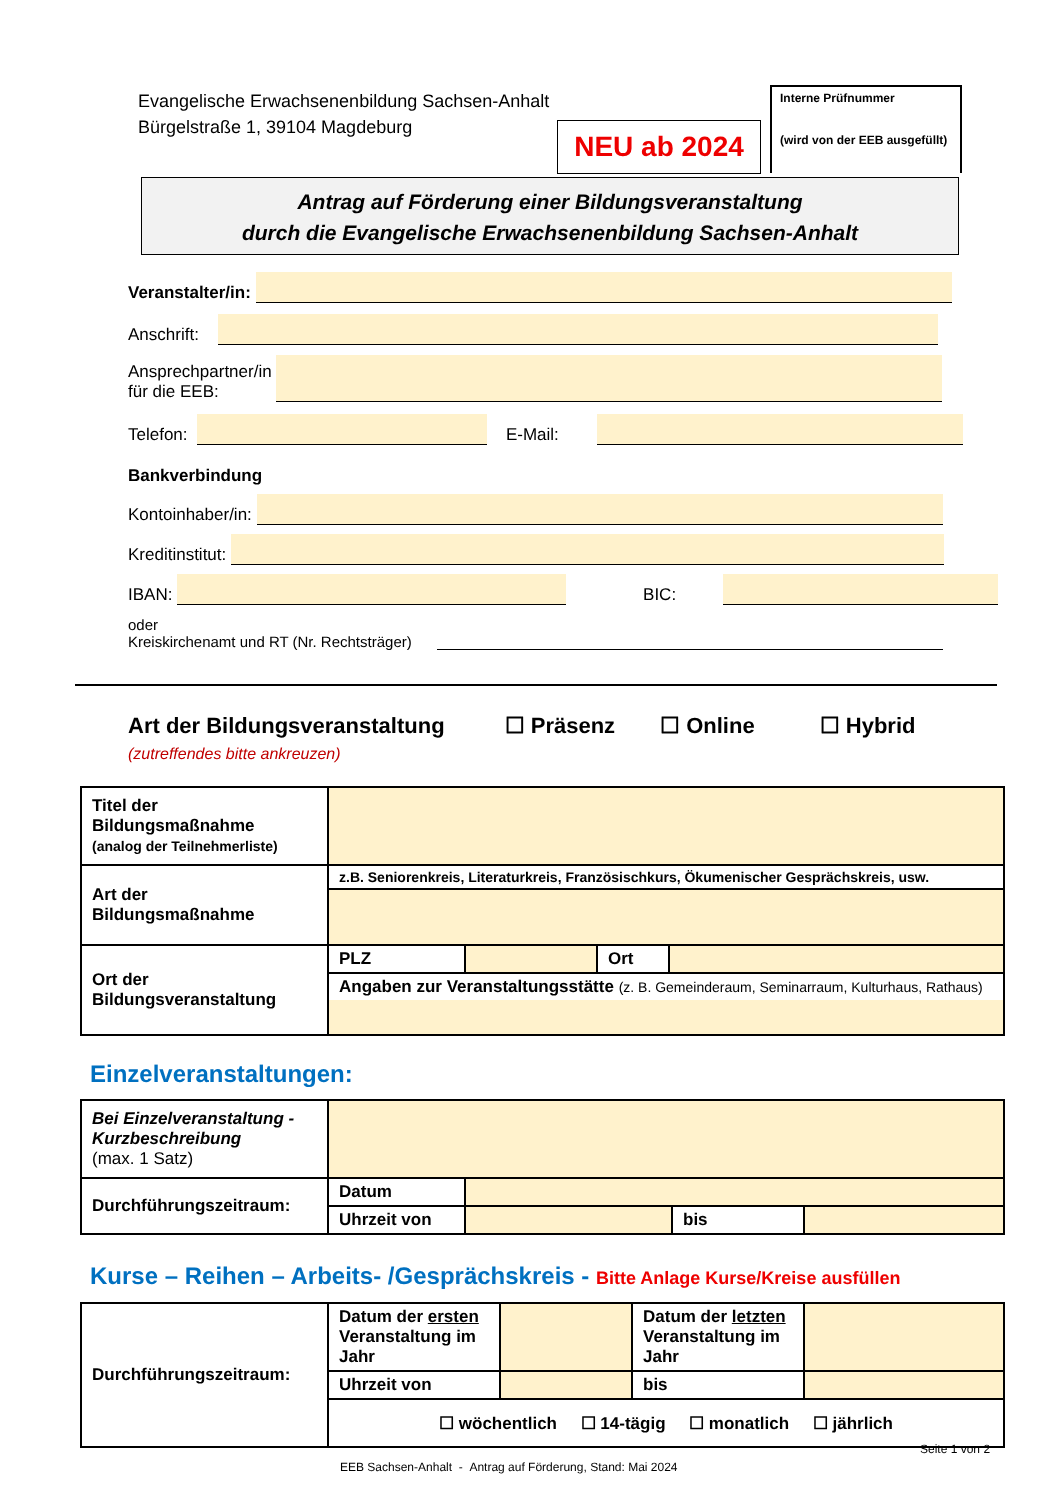Evangelische Erwachsenenbildung Sachsen-Anhalt
Bürgelstraße 1, 39104 Magdeburg
NEU ab 2024
Interne Prüfnummer
(wird von der EEB ausgefüllt)
Antrag auf Förderung einer Bildungsveranstaltung
durch die Evangelische Erwachsenenbildung Sachsen-Anhalt
Veranstalter/in:
Anschrift:
Ansprechpartner/in
für die EEB:
Telefon:
E-Mail:
Bankverbindung
Kontoinhaber/in:
Kreditinstitut:
IBAN:
BIC:
oder
Kreiskirchenamt und RT (Nr. Rechtsträger)
Art der Bildungsveranstaltung ☐ Präsenz ☐ Online ☐ Hybrid
(zutreffendes bitte ankreuzen)
| Titel der Bildungsmaßnahme (analog der Teilnehmerliste) | | | | |
| Art der Bildungsmaßnahme | z.B. Seniorenkreis, Literaturkreis, Französischkurs, Ökumenischer Gesprächskreis, usw. | | | |
| Ort der Bildungsveranstaltung | PLZ | | Ort | |
| | Angaben zur Veranstaltungsstätte (z. B. Gemeinderaum, Seminarraum, Kulturhaus, Rathaus) | | | |
Einzelveranstaltungen:
| Bei Einzelveranstaltung - Kurzbeschreibung (max. 1 Satz) | | | | |
| Durchführungszeitraum: | Datum | | | |
| | Uhrzeit von | | bis | |
Kurse – Reihen – Arbeits- /Gesprächskreis - Bitte Anlage Kurse/Kreise ausfüllen
| Durchführungszeitraum: | Datum der ersten Veranstaltung im Jahr | | Datum der letzten Veranstaltung im Jahr | |
| | Uhrzeit von | | bis | |
| | ☐ wöchentlich ☐ 14-tägig ☐ monatlich ☐ jährlich | | | |
Seite 1 von 2
EEB Sachsen-Anhalt - Antrag auf Förderung, Stand: Mai 2024